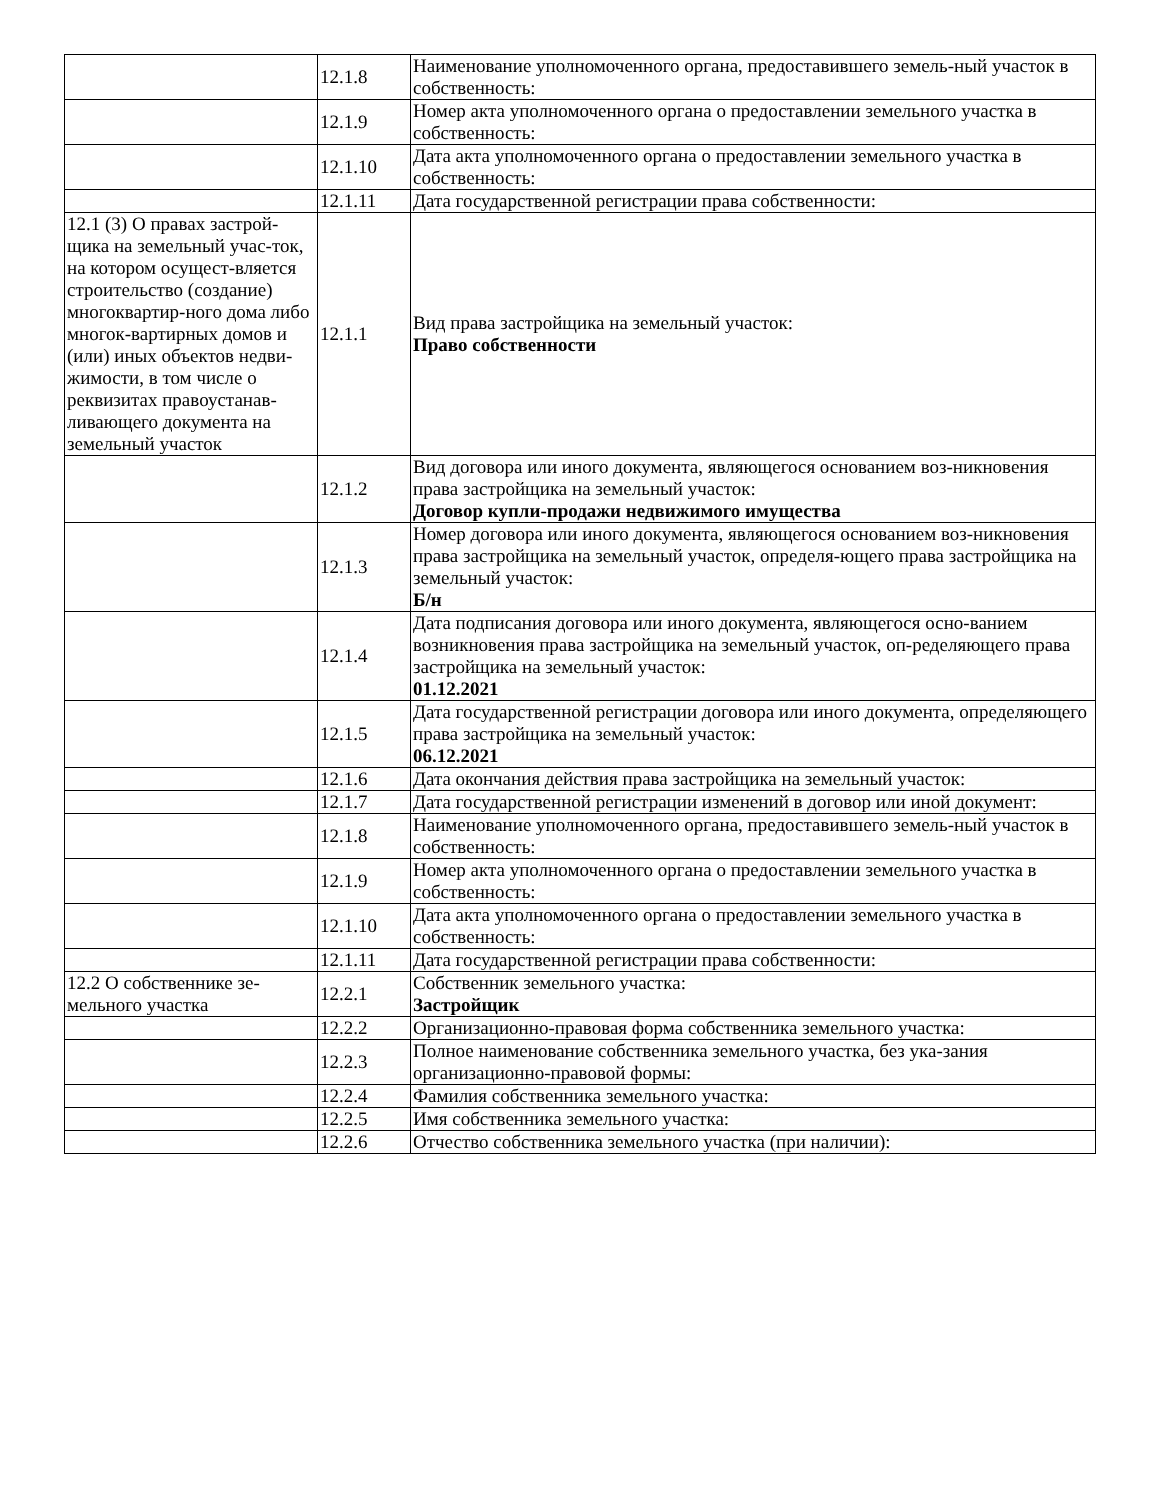| | 12.1.8 | Наименование уполномоченного органа, предоставившего земель-ный участок в собственность: |
| | 12.1.9 | Номер акта уполномоченного органа о предоставлении земельного участка в собственность: |
| | 12.1.10 | Дата акта уполномоченного органа о предоставлении земельного участка в собственность: |
| | 12.1.11 | Дата государственной регистрации права собственности: |
| 12.1 (3) О правах застрой-щика на земельный учас-ток, на котором осущест-вляется строительство (создание) многоквартир-ного дома либо многок-вартирных домов и (или) иных объектов недви-жимости, в том числе о реквизитах правоустанав-ливающего документа на земельный участок | 12.1.1 | Вид права застройщика на земельный участок: Право собственности |
| | 12.1.2 | Вид договора или иного документа, являющегося основанием воз-никновения права застройщика на земельный участок: Договор купли-продажи недвижимого имущества |
| | 12.1.3 | Номер договора или иного документа, являющегося основанием воз-никновения права застройщика на земельный участок, определя-ющего права застройщика на земельный участок: Б/н |
| | 12.1.4 | Дата подписания договора или иного документа, являющегося осно-ванием возникновения права застройщика на земельный участок, оп-ределяющего права застройщика на земельный участок: 01.12.2021 |
| | 12.1.5 | Дата государственной регистрации договора или иного документа, определяющего права застройщика на земельный участок: 06.12.2021 |
| | 12.1.6 | Дата окончания действия права застройщика на земельный участок: |
| | 12.1.7 | Дата государственной регистрации изменений в договор или иной документ: |
| | 12.1.8 | Наименование уполномоченного органа, предоставившего земель-ный участок в собственность: |
| | 12.1.9 | Номер акта уполномоченного органа о предоставлении земельного участка в собственность: |
| | 12.1.10 | Дата акта уполномоченного органа о предоставлении земельного участка в собственность: |
| | 12.1.11 | Дата государственной регистрации права собственности: |
| 12.2 О собственнике зе-мельного участка | 12.2.1 | Собственник земельного участка: Застройщик |
| | 12.2.2 | Организационно-правовая форма собственника земельного участка: |
| | 12.2.3 | Полное наименование собственника земельного участка, без ука-зания организационно-правовой формы: |
| | 12.2.4 | Фамилия собственника земельного участка: |
| | 12.2.5 | Имя собственника земельного участка: |
| | 12.2.6 | Отчество собственника земельного участка (при наличии): |